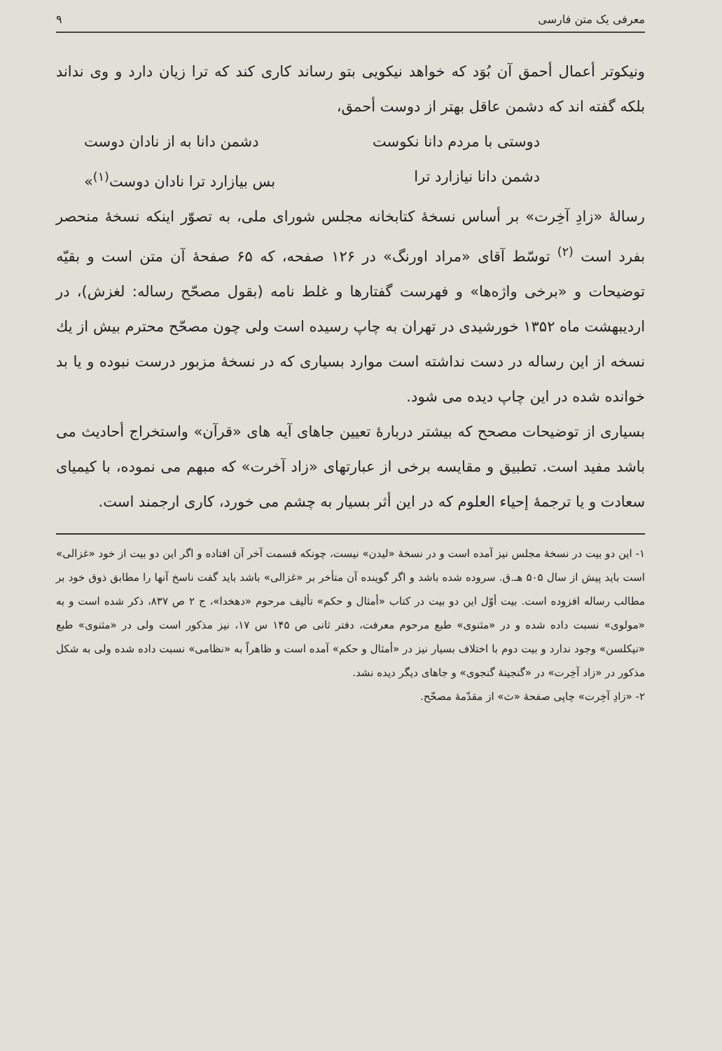معرفی یک متن فارسی ۹
ونیکوتر أعمال أحمق آن بُوَد که خواهد نیکویی بتو رساند کاری کند که ترا زیان دارد و وی نداند بلکه گفته اند که دشمن عاقل بهتر از دوست أحمق،
دوستی با مردم دانا نکوست دشمن دانا به از نادان دوست
دشمن دانا نیازارد ترا بس بیازارد ترا نادان دوست<sup>(۱)</sup>»
رسالهٔ «زادِ آخِرت» بر أساس نسخهٔ کتابخانه مجلس شورای ملی، به تصوّر اینکه نسخهٔ منحصر بفرد است <sup>(۲)</sup> توسّط آقای «مراد اورنگ» در ۱۲۶ صفحه، که ۶۵ صفحهٔ آن متن است و بقیّه توضیحات و «برخی واژه‌ها» و فهرست گفتارها و غلط نامه (بقول مصحّح رساله: لغزش)، در اردیبهشت ماه ۱۳۵۲ خورشیدی در تهران به چاپ رسیده است ولی چون مصحّح محترم بیش از یك نسخه از این رساله در دست نداشته است موارد بسیاری که در نسخهٔ مزبور درست نبوده و یا بد خوانده شده در این چاپ دیده می شود.
بسیاری از توضیحات مصحح که بیشتر دربارهٔ تعیین جاهای آیه های «قرآن» واستخراج أحادیث می باشد مفید است. تطبیق و مقایسه برخی از عبارتهای «زاد آخرت» که مبهم می نموده، با کیمیای سعادت و یا ترجمهٔ إحیاء العلوم که در این أثر بسیار به چشم می خورد، کاری ارجمند است.
۱- این دو بیت در نسخهٔ مجلس نیز آمده است و در نسخهٔ «لیدن» نیست، چونکه قسمت آخر آن افتاده و اگر این دو بیت از خود «غزالی» است باید پیش از سال ۵۰۵ هـ.ق. سروده شده باشد و اگر گوینده آن متأخر بر «غزالی» باشد باید گفت ناسخ آنها را مطابق ذوق خود بر مطالب رساله افزوده است. بیت أوّل این دو بیت در کتاب «أمثال و حکم» تألیف مرحوم «دهخدا»، ج ۲ ص ۸۳۷، ذکر شده است و به «مولوی» نسبت داده شده و در «مثنوی» طبع مرحوم معرفت، دفتر ثانی ص ۱۴۵ س ۱۷، نیز مذکور است ولی در «مثنوی» طبع «نیکلسن» وجود ندارد و بیت دوم با اختلاف بسیار نیز در «أمثال و حکم» آمده است و ظاهراً به «نظامی» نسبت داده شده ولی به شکل مذکور در «زاد آخِرت» در «گنجینهٔ گنجوی» و جاهای دیگر دیده نشد.
۲- «زادِ آخِرت» چاپی صفحهٔ «ث» از مقدّمهٔ مصحّح.